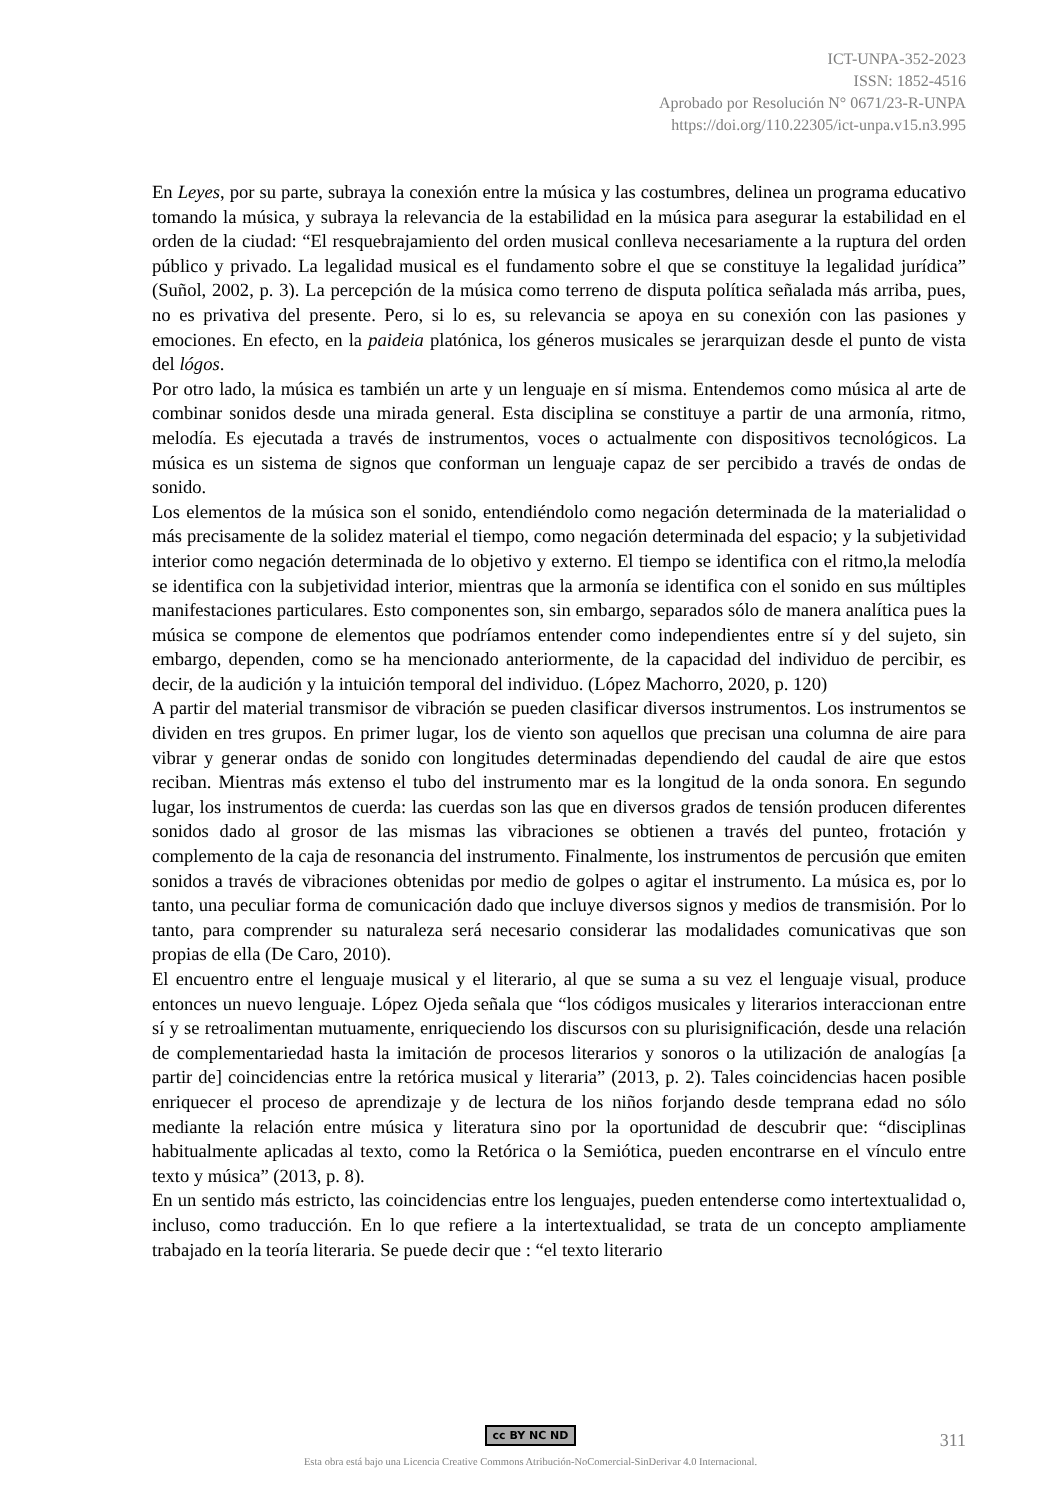ICT-UNPA-352-2023
ISSN: 1852-4516
Aprobado por Resolución N° 0671/23-R-UNPA
https://doi.org/110.22305/ict-unpa.v15.n3.995
En Leyes, por su parte, subraya la conexión entre la música y las costumbres, delinea un programa educativo tomando la música, y subraya la relevancia de la estabilidad en la música para asegurar la estabilidad en el orden de la ciudad: “El resquebrajamiento del orden musical conlleva necesariamente a la ruptura del orden público y privado. La legalidad musical es el fundamento sobre el que se constituye la legalidad jurídica” (Suñol, 2002, p. 3). La percepción de la música como terreno de disputa política señalada más arriba, pues, no es privativa del presente. Pero, si lo es, su relevancia se apoya en su conexión con las pasiones y emociones. En efecto, en la paideia platónica, los géneros musicales se jerarquizan desde el punto de vista del lógos.
Por otro lado, la música es también un arte y un lenguaje en sí misma. Entendemos como música al arte de combinar sonidos desde una mirada general. Esta disciplina se constituye a partir de una armonía, ritmo, melodía. Es ejecutada a través de instrumentos, voces o actualmente con dispositivos tecnológicos. La música es un sistema de signos que conforman un lenguaje capaz de ser percibido a través de ondas de sonido.
Los elementos de la música son el sonido, entendiéndolo como negación determinada de la materialidad o más precisamente de la solidez material el tiempo, como negación determinada del espacio; y la subjetividad interior como negación determinada de lo objetivo y externo. El tiempo se identifica con el ritmo,la melodía se identifica con la subjetividad interior, mientras que la armonía se identifica con el sonido en sus múltiples manifestaciones particulares. Esto componentes son, sin embargo, separados sólo de manera analítica pues la música se compone de elementos que podríamos entender como independientes entre sí y del sujeto, sin embargo, dependen, como se ha mencionado anteriormente, de la capacidad del individuo de percibir, es decir, de la audición y la intuición temporal del individuo. (López Machorro, 2020, p. 120)
A partir del material transmisor de vibración se pueden clasificar diversos instrumentos. Los instrumentos se dividen en tres grupos. En primer lugar, los de viento son aquellos que precisan una columna de aire para vibrar y generar ondas de sonido con longitudes determinadas dependiendo del caudal de aire que estos reciban. Mientras más extenso el tubo del instrumento mar es la longitud de la onda sonora. En segundo lugar, los instrumentos de cuerda: las cuerdas son las que en diversos grados de tensión producen diferentes sonidos dado al grosor de las mismas las vibraciones se obtienen a través del punteo, frotación y complemento de la caja de resonancia del instrumento. Finalmente, los instrumentos de percusión que emiten sonidos a través de vibraciones obtenidas por medio de golpes o agitar el instrumento. La música es, por lo tanto, una peculiar forma de comunicación dado que incluye diversos signos y medios de transmisión. Por lo tanto, para comprender su naturaleza será necesario considerar las modalidades comunicativas que son propias de ella (De Caro, 2010).
El encuentro entre el lenguaje musical y el literario, al que se suma a su vez el lenguaje visual, produce entonces un nuevo lenguaje. López Ojeda señala que “los códigos musicales y literarios interaccionan entre sí y se retroalimentan mutuamente, enriqueciendo los discursos con su plurisignificación, desde una relación de complementariedad hasta la imitación de procesos literarios y sonoros o la utilización de analogías [a partir de] coincidencias entre la retórica musical y literaria” (2013, p. 2). Tales coincidencias hacen posible enriquecer el proceso de aprendizaje y de lectura de los niños forjando desde temprana edad no sólo mediante la relación entre música y literatura sino por la oportunidad de descubrir que: “disciplinas habitualmente aplicadas al texto, como la Retórica o la Semiótica, pueden encontrarse en el vínculo entre texto y música” (2013, p. 8).
En un sentido más estricto, las coincidencias entre los lenguajes, pueden entenderse como intertextualidad o, incluso, como traducción. En lo que refiere a la intertextualidad, se trata de un concepto ampliamente trabajado en la teoría literaria. Se puede decir que : “el texto literario
cc BY NC ND
Esta obra está bajo una Licencia Creative Commons Atribución-NoComercial-SinDerivar 4.0 Internacional.
311